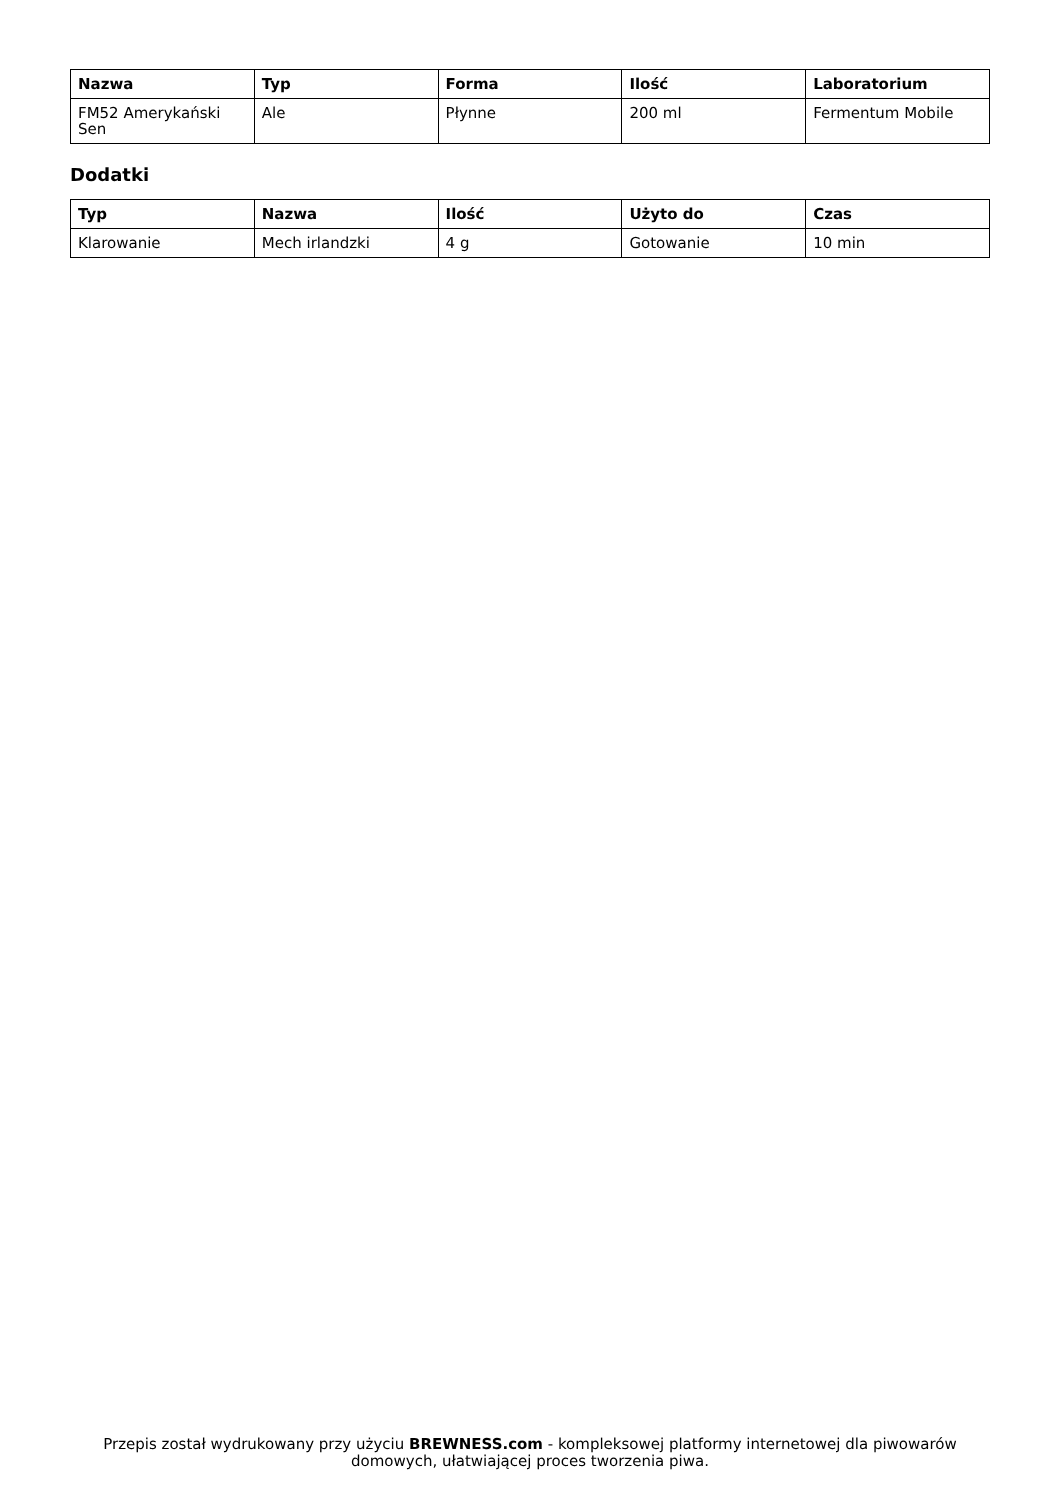| Nazwa | Typ | Forma | Ilość | Laboratorium |
| --- | --- | --- | --- | --- |
| FM52 Amerykański Sen | Ale | Płynne | 200 ml | Fermentum Mobile |
Dodatki
| Typ | Nazwa | Ilość | Użyto do | Czas |
| --- | --- | --- | --- | --- |
| Klarowanie | Mech irlandzki | 4 g | Gotowanie | 10 min |
Przepis został wydrukowany przy użyciu BREWNESS.com - kompleksowej platformy internetowej dla piwowarów domowych, ułatwiającej proces tworzenia piwa.